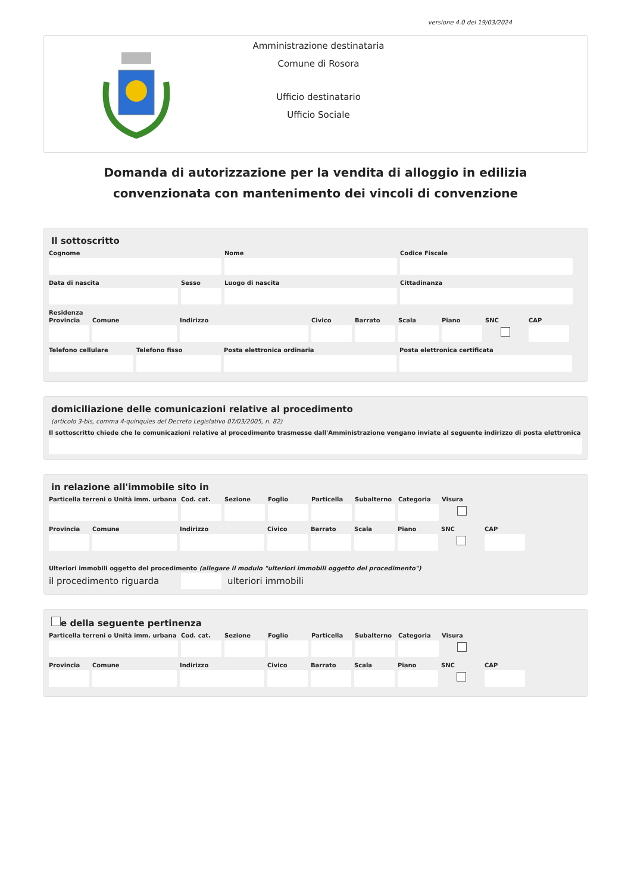versione 4.0 del 19/03/2024
Amministrazione destinataria
Comune di Rosora
Ufficio destinatario
Ufficio Sociale
Domanda di autorizzazione per la vendita di alloggio in edilizia convenzionata con mantenimento dei vincoli di convenzione
Il sottoscritto
Cognome Nome Codice Fiscale
Data di nascita Sesso Luogo di nascita Cittadinanza
Residenza
Provincia Comune Indirizzo Civico Barrato Scala Piano SNC CAP
Telefono cellulare Telefono fisso Posta elettronica ordinaria Posta elettronica certificata
domiciliazione delle comunicazioni relative al procedimento
(articolo 3-bis, comma 4-quinquies del Decreto Legislativo 07/03/2005, n. 82)
Il sottoscritto chiede che le comunicazioni relative al procedimento trasmesse dall'Amministrazione vengano inviate al seguente indirizzo di posta elettronica
in relazione all'immobile sito in
Particella terreni o Unità imm. urbana
Cod. cat. Sezione Foglio Particella Subalterno Categoria Visura
Provincia Comune Indirizzo Civico Barrato Scala Piano SNC CAP
Ulteriori immobili oggetto del procedimento (allegare il modulo "ulteriori immobili oggetto del procedimento")
il procedimento riguarda ulteriori immobili
e della seguente pertinenza
Particella terreni o Unità imm. urbana
Cod. cat. Sezione Foglio Particella Subalterno Categoria Visura
Provincia Comune Indirizzo Civico Barrato Scala Piano SNC CAP